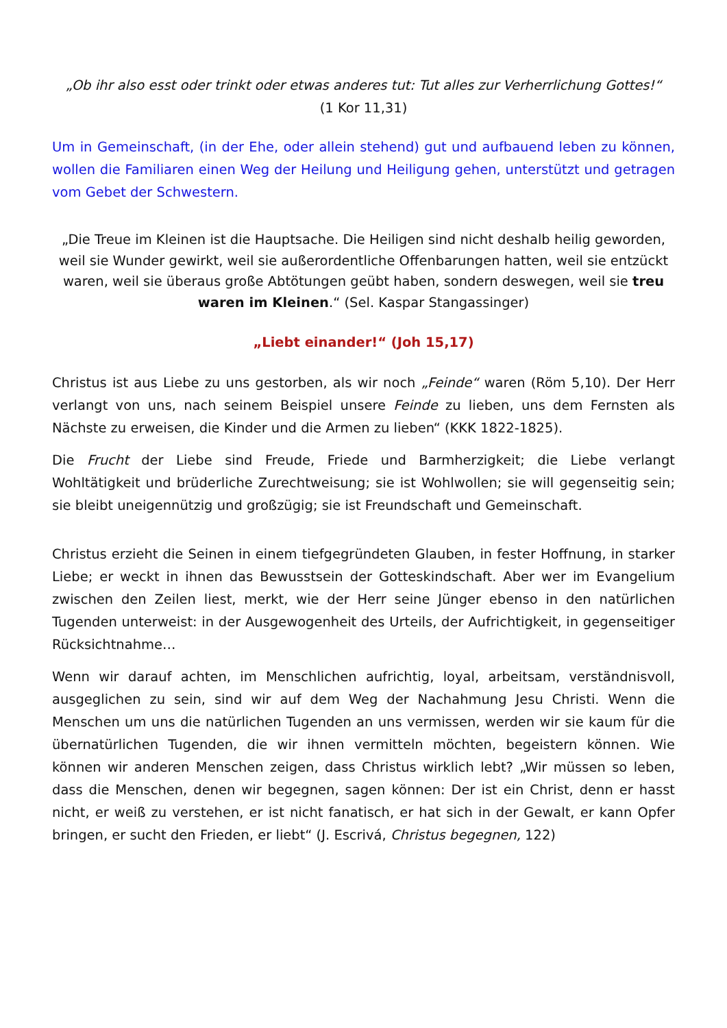„Ob ihr also esst oder trinkt oder etwas anderes tut: Tut alles zur Verherrlichung Gottes!“
(1 Kor 11,31)
Um in Gemeinschaft, (in der Ehe, oder allein stehend) gut und aufbauend leben zu können, wollen die Familiaren einen Weg der Heilung und Heiligung gehen, unterstützt und getragen vom Gebet der Schwestern.
„Die Treue im Kleinen ist die Hauptsache. Die Heiligen sind nicht deshalb heilig geworden, weil sie Wunder gewirkt, weil sie außerordentliche Offenbarungen hatten, weil sie entzückt waren, weil sie überaus große Abtötungen geübt haben, sondern deswegen, weil sie treu waren im Kleinen.“ (Sel. Kaspar Stangassinger)
„Liebt einander!“ (Joh 15,17)
Christus ist aus Liebe zu uns gestorben, als wir noch „Feinde“ waren (Röm 5,10). Der Herr verlangt von uns, nach seinem Beispiel unsere Feinde zu lieben, uns dem Fernsten als Nächste zu erweisen, die Kinder und die Armen zu lieben“ (KKK 1822-1825).
Die Frucht der Liebe sind Freude, Friede und Barmherzigkeit; die Liebe verlangt Wohltätigkeit und brüderliche Zurechtweisung; sie ist Wohlwollen; sie will gegenseitig sein; sie bleibt uneigennützig und großzügig; sie ist Freundschaft und Gemeinschaft.
Christus erzieht die Seinen in einem tiefgegründeten Glauben, in fester Hoffnung, in starker Liebe; er weckt in ihnen das Bewusstsein der Gotteskindschaft. Aber wer im Evangelium zwischen den Zeilen liest, merkt, wie der Herr seine Jünger ebenso in den natürlichen Tugenden unterweist: in der Ausgewogenheit des Urteils, der Aufrichtigkeit, in gegenseitiger Rücksichtnahme…
Wenn wir darauf achten, im Menschlichen aufrichtig, loyal, arbeitsam, verständnisvoll, ausgeglichen zu sein, sind wir auf dem Weg der Nachahmung Jesu Christi. Wenn die Menschen um uns die natürlichen Tugenden an uns vermissen, werden wir sie kaum für die übernatürlichen Tugenden, die wir ihnen vermitteln möchten, begeistern können. Wie können wir anderen Menschen zeigen, dass Christus wirklich lebt? „Wir müssen so leben, dass die Menschen, denen wir begegnen, sagen können: Der ist ein Christ, denn er hasst nicht, er weiß zu verstehen, er ist nicht fanatisch, er hat sich in der Gewalt, er kann Opfer bringen, er sucht den Frieden, er liebt“ (J. Escrivá, Christus begegnen, 122)